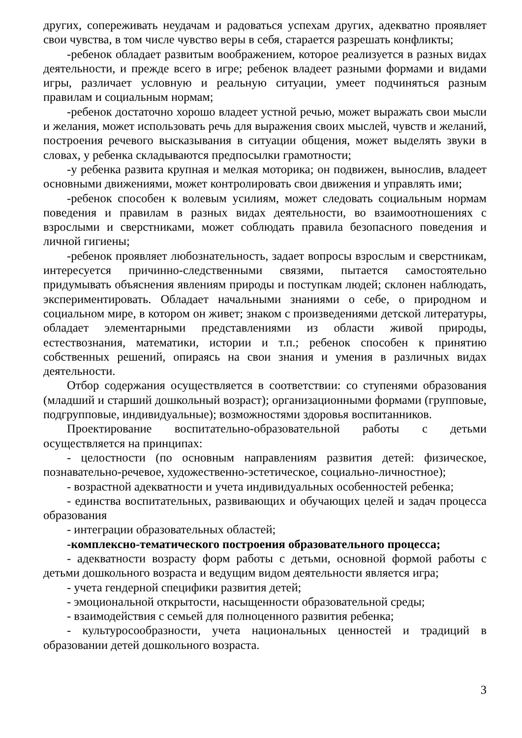других, сопереживать неудачам и радоваться успехам других, адекватно проявляет свои чувства, в том числе чувство веры в себя, старается разрешать конфликты;
-ребенок обладает развитым воображением, которое реализуется в разных видах деятельности, и прежде всего в игре; ребенок владеет разными формами и видами игры, различает условную и реальную ситуации, умеет подчиняться разным правилам и социальным нормам;
-ребенок достаточно хорошо владеет устной речью, может выражать свои мысли и желания, может использовать речь для выражения своих мыслей, чувств и желаний, построения речевого высказывания в ситуации общения, может выделять звуки в словах, у ребенка складываются предпосылки грамотности;
-у ребенка развита крупная и мелкая моторика; он подвижен, вынослив, владеет основными движениями, может контролировать свои движения и управлять ими;
-ребенок способен к волевым усилиям, может следовать социальным нормам поведения и правилам в разных видах деятельности, во взаимоотношениях с взрослыми и сверстниками, может соблюдать правила безопасного поведения и личной гигиены;
-ребенок проявляет любознательность, задает вопросы взрослым и сверстникам, интересуется причинно-следственными связями, пытается самостоятельно придумывать объяснения явлениям природы и поступкам людей; склонен наблюдать, экспериментировать. Обладает начальными знаниями о себе, о природном и социальном мире, в котором он живет; знаком с произведениями детской литературы, обладает элементарными представлениями из области живой природы, естествознания, математики, истории и т.п.; ребенок способен к принятию собственных решений, опираясь на свои знания и умения в различных видах деятельности.
Отбор содержания осуществляется в соответствии: со ступенями образования (младший и старший дошкольный возраст); организационными формами (групповые, подгрупповые, индивидуальные); возможностями здоровья воспитанников.
Проектирование воспитательно-образовательной работы с детьми осуществляется на принципах:
- целостности (по основным направлениям развития детей: физическое, познавательно-речевое, художественно-эстетическое, социально-личностное);
- возрастной адекватности и учета индивидуальных особенностей ребенка;
- единства воспитательных, развивающих и обучающих целей и задач процесса образования
- интеграции образовательных областей;
-комплексно-тематического построения образовательного процесса;
- адекватности возрасту форм работы с детьми, основной формой работы с детьми дошкольного возраста и ведущим видом деятельности является игра;
- учета гендерной специфики развития детей;
- эмоциональной открытости, насыщенности образовательной среды;
- взаимодействия с семьей для полноценного развития ребенка;
- культуросообразности, учета национальных ценностей и традиций в образовании детей дошкольного возраста.
3